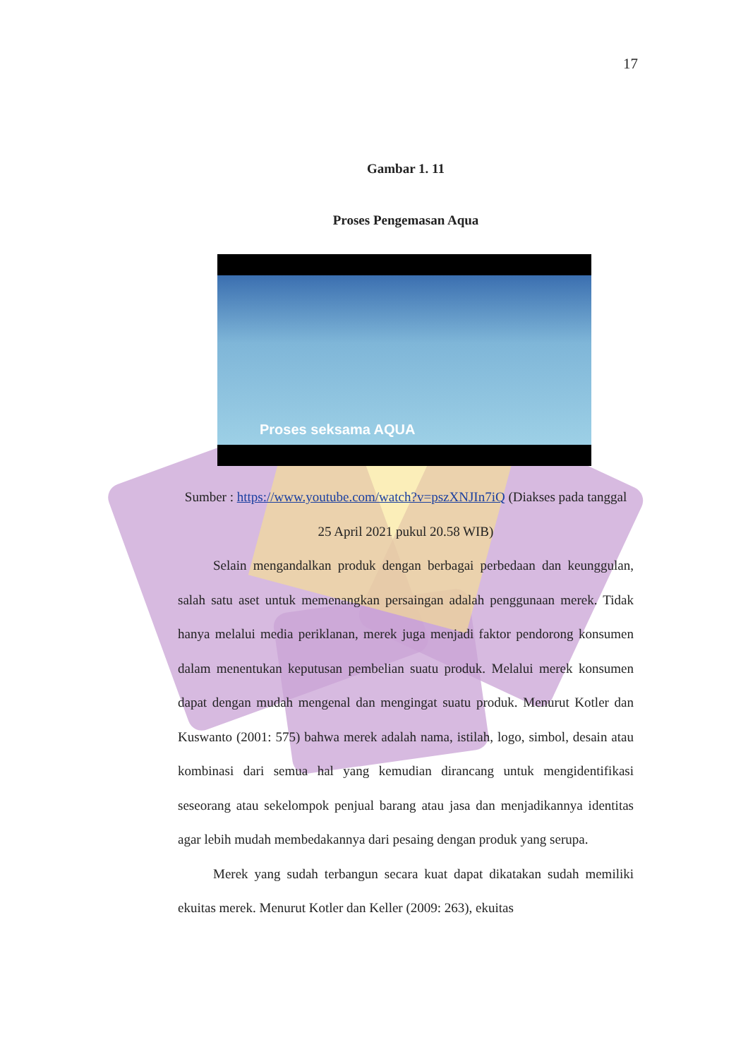17
Gambar 1. 11
Proses Pengemasan Aqua
Proses seksama AQUA
Sumber : https://www.youtube.com/watch?v=pszXNJIn7iQ (Diakses pada tanggal 25 April 2021 pukul 20.58 WIB)
Selain mengandalkan produk dengan berbagai perbedaan dan keunggulan, salah satu aset untuk memenangkan persaingan adalah penggunaan merek. Tidak hanya melalui media periklanan, merek juga menjadi faktor pendorong konsumen dalam menentukan keputusan pembelian suatu produk. Melalui merek konsumen dapat dengan mudah mengenal dan mengingat suatu produk. Menurut Kotler dan Kuswanto (2001: 575) bahwa merek adalah nama, istilah, logo, simbol, desain atau kombinasi dari semua hal yang kemudian dirancang untuk mengidentifikasi seseorang atau sekelompok penjual barang atau jasa dan menjadikannya identitas agar lebih mudah membedakannya dari pesaing dengan produk yang serupa.
Merek yang sudah terbangun secara kuat dapat dikatakan sudah memiliki ekuitas merek. Menurut Kotler dan Keller (2009: 263), ekuitas